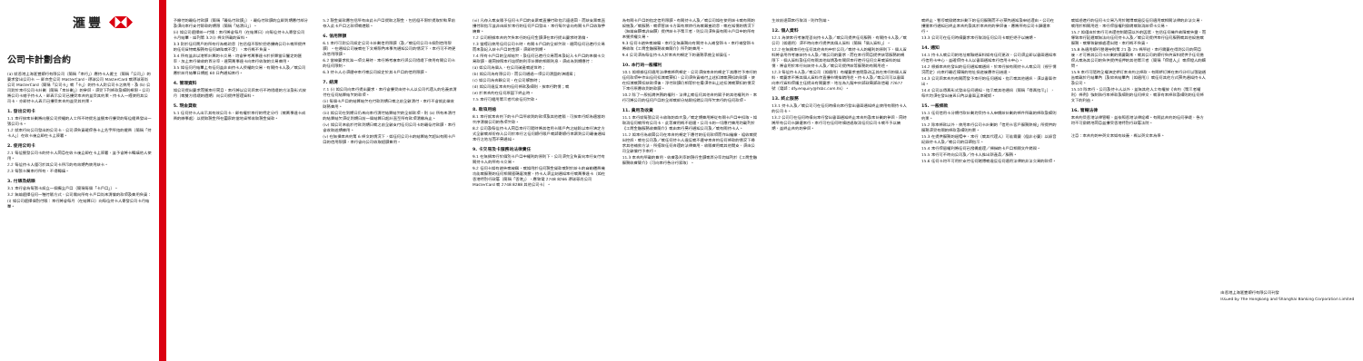滙豐
公司卡計劃合約
(a) 就香港上海滙豐銀行有限公司（簡稱「本行」）應持卡人僱主（簡稱「公司」）的要求發出公司卡 — 即白金公司 MasterCard、環球公司 MasterCard 或環球尊尚公司 MasterCard（簡稱「公司卡」或「卡」）的持卡人對公司卡之使用，及 (b) 公司對於本行公司卡計劃（簡稱「本計劃」）的參與，須受下列條款及細則規限。公司將公司卡給予持卡人，即表示公司已接受本合約並受其約束。持卡人一經使用其公司卡，亦即持卡人表示已接受本合約並受其約束。
1. 發出公司卡
1.1 本行按本計劃將向獲公司授權的人士所不時提名並獲本行接受的每位僱員發出一張公司卡。
1.2 就本行向公司發出的公司卡，公司須負責確保各卡上名字所指的僱員（簡稱「持卡人」）在收卡後立即在卡上簽署。
2. 使用公司卡
2.1 每位獲發公司卡的持卡人同意在收卡後立即在卡上簽署，並予會將卡轉讓他人使用。
2.2 每位持卡人僅可於其公司卡所示的有效期內使用該卡。
2.3 每張卡屬本行所有，不得轉讓。
3. 付賬及結賬
3.1 本行會為每張卡設立一個獨立戶口（簡稱每個「卡戶口」）。
3.2 無論選擇任何一種付賬方式，公司需向所有卡戶口尚未清償的款項及費用負責：
(i) 如公司選擇個別付賬：本行將會每月（在結算日）向每位持卡人寄發公司卡月結單。
予繳付的最低付款額（簡稱「最低付款額」），最低付款額的立即到期應付部分及須向本行支付餘款的期限（簡稱「結清日」）。
(ii) 如公司選擇統一付賬：本行將會每月（在結算日）向每位持卡人寄發公司卡月結單，詳列第 3.2(i) 條文所載的資料。
3.3 對於任何商戶的所有行為或疏忽（包括但不限於拒絕接納公司卡或所提供的任何貨物或服務有任何缺陷或不足），本行概不負責。
3.4 所有並非以港幣計算的卡交易，均會參考萬事達卡於折算當日釐定的匯率，加上本行徵收的百分率，連同萬事達卡向本行收取的交易費用。
3.5 如任何月結單上有任何並非由持卡人授權的交易，有關持卡人及／或公司應於該月結單日期起 60 日內通知本行。
4. 管理資料
如公司提出要求而獲本行同意，本行將以公司與本行不時協議的方法及形式按月（或雙方協議的週期）向公司提供管理資料。
5. 現金貸款
5.1 任何持卡人出示其有效公司卡，即有權於本行的特定分行（或萬事達卡成員的辦事處）以提取現金所在國家的當地貨幣收取現金貸款。
5.2 現金貸款應包括所有由此卡戶口提取之現金，包括但不限於提取於較早前存入此卡戶口之款項或進賬。
6. 信用限額
6.1 本行可對公司設定公司卡計劃信用限額（及／或任何公司卡個別信用限額）。在通知公司後或在下文規限內未事先通知公司的情況下，本行可不時更改信用限額。
6.2 當被要求批准一項交易時，本行將考慮本行與公司協議下使用有關公司卡的任何限制。
6.3 持卡人必須遵守本行或公司設定於其卡戶口的信用限額。
7. 結清
7.1 (i) 如公司向本行提出要求，本行會接受由持卡人以公司代理人的名義去清付在任何結算結欠的款項。
(ii) 每個卡戶口的結算結欠在付款到期日或之前全數清付，本行不會就此徵收財務費用。
(iii) 如公司在到期日仍未向本行清付結算結欠的全部款項，則 (a) 所有未清付的結算結欠須從到期日前一個結算日起計直至所有款項清繳為止。
(iv) 如公司未能於付款到期日或之前全數支付任何公司卡的最低付款額，本行會收取逾期費用。
(v) 在無損本合約第 6 條文的情況下，如任何公司卡的結算結欠超出有關卡戶口的信用限額，本行會向公司收取超額費用。
(vi) 凡存入或支賬予任何卡戶口的支票或直接付款指示遭退回，而該支票或直接付款指示並非由設於本行的任何戶口發出，本行每次會向有關卡戶口收取手續費。
7.2 公司根據本合約欠負本行的任何金額須在本行提出要求時清償。
7.3 當經已使用任何公司卡時，有關卡戶口的全部欠款，連同任何已進行交易而未及記入該卡戶口的金額，須即時到期。
7.4 所有卡戶口的全部結欠，及任何已進行交易而未及記入卡戶口的未償卡交易款額，連同按照本行註明的利率計算的相關利息，須成為到期應付：
(a) 如公司為個人，在公司破產或逝世時；
(b) 如公司為有限公司，而公司通過一項公司清盤的決議案；
(c) 如公司為合夥公司，在公司解散時；
(d) 如公司違反本合約任何條款及細則，按本行酌情；或
(e) 於本合約在任何原因下終止時。
7.5 本行可僱用第三者代收任何欠款。
8. 款項用途
8.1 本行就本合約下的卡戶口所收到的款項及其他進賬，可按本行認為適當的次序清償公司的各項欠款。
8.2 公司及每位持卡人同意本行可隨時將其信用卡賬戶內之結餘以本行決定方式全數或部份存入公司於本行之任何銀行賬戶或郵寄銀行本票到公司最後通知本行之地址而不另通知。
9. 卡交易及卡服務的法律責任
9.1 在無損本行於個別卡戶口中權利的原則下，公司須完全負責向本行支付有關持卡人的所有卡交易。
9.2 任何卡如有遺失或被竊，或如用於任何現金貸款或附於該卡的自動櫃員機功能或服務的任何相關密碼遭洩露，持卡人須立刻通知本行或萬事達卡（如在香港特別行政區（簡稱「香港」），應致電 2748 8266 環球尊尚公司 MasterCard 或 2748 8288 其他公司卡）。
為有關卡戶口的指定信用限額。有關持卡人及／或公司如在使用該卡或有關的設施及／或服務，或保管該卡方面有欺詐行為或嚴重疏忽，或在知情的情況下（無論自願或非自願）提供該卡予第三者，則公司須負責有關卡戶口中的所有未獲授權交易。
9.3 任何卡遺失或被竊，本行全無義務向有關持卡人補發新卡。本行補發新卡將收取《工商金融服務收費簡介》所列的費用。
9.4 公司須為每位持卡人於本合約規定下的義務承擔全部責任。
10. 本行的一般權利
10.1 如根據任何適用法律或條例規定，公司須按本合約規定下其應付予本行的任何款項中作出任何扣減或預扣，公司須負責補付上述扣減或預扣的款額，使在扣減或預扣該款項後，淨付款額仍相等於在毋須作出上述扣減或預扣的情況下本行原應收到的款額。
10.2 除了一般抵銷債務的權利、法律上或任何其他合約賦予的其他權利外，本行可將公司的任何戶口的全部或部分結餘抵銷公司所欠本行的任何款項。
11. 費用及收費
11.1 本行就每張公司卡收取的首次及／或定期費用將從有關卡戶口中扣取。如取消任何或所有公司卡，此等費用概不退還。公司卡的一切應付費用均載列於《工商金融服務收費簡介》或由本行另行通知公司及／或有關持卡人。
11.2 如本行為收回公司在本合約規定下應付的任何款項而作出催繳、追收或提出控訴，或在公司及／或任何持卡人違反或不遵守本合約任何條款的情況下尋求其他補救方法，所招致任何合理的法律費用、收賬費用或其他開支，須由公司全數償付予本行。
11.3 本合約所載的費用、收費及利率的現行金額或百分率均詳列於《工商金融服務收費簡介》（可向本行各分行索取）。
生效前退回本行取消，則作別論。
12. 個人資料
12.1 為使本行考慮是否向持卡人及／或公司提供任何服務，有關持卡人及／或公司（如適用）須不時向本行提供其個人資料（簡稱「個人資料」）。
12.2 在無損本行在任何其他合約中於公司／或持卡人的權利的原則下，個人資料將會用作考慮該持卡人及／或公司的要求，而在本行同意提供該等服務的規限下，個人資料及任何有關其他詳情及有關與本行進行任何交易或資料的詳情，將會用於本行向該持卡人及／或公司提供該等服務的有關用途。
12.3 每位持卡人及／或公司（如適用）有權要求查閱及改正其在本行的個人資料，或要求不將其個人資料作直接市場推銷用途。持卡人及／或公司可以書面向本行資料保護主任提出有關要求，地址為九龍中央郵政局郵政信箱 72677 號（電郵：dfy.enquiry@hsbc.com.hk）。
13. 終止服務
13.1 持卡人及／或公司可在任何時候向本行發出書面通知終止使用有關持卡人的公司卡。
13.2 公司可在任何時候向本行發出書面通知終止本合約及本計劃的參與，同時將所有公司卡歸還本行。本行可在任何時候透過取消任何公司卡或不予以續期，並終止合約的參與。
或終止、暫停或撤銷本計劃下的任何服務而不必預先通知及申述理由。公司在接獲本行通知已終止本合約及其於本合約的參與後，應將所有公司卡歸還本行。
13.3 公司可在任何時候要求本行取消任何公司卡或拒絕予以續期。
14. 通知
14.1 持卡人或公司的地址或聯絡資料如有任何更改，公司須立即以書面通知本行信用卡中心，並確保持卡人以書面通知本行信用卡中心。
14.2 根據本合約發出的任何通知或通訊，於本行按有關持卡人或公司（視乎情況而定）向本行最近報稱的地址投遞後應作已送達。
14.3 公司與本合約有關而發予本行的任何通知、指示或其他通訊，須以書面作出。
14.4 公司以傳真形式發出任何通知、指示或其他通訊（簡稱「傳真指示」），每次均須在發出後五日內以書面正本確認。
15. 一般條款
15.1 任何信用卡分期付款計劃均受持卡人申請該計劃的條件所載的條款及細則約束。
15.2 除本條款以外，使用本行公司卡計劃的「信用卡客戶服務熱線」所提供的服務須受有關的條款及細則約束。
15.3 在提供服務的過程中，本行（或其代理人）可能需要（但非必要）以錄音記錄持卡人及／或公司的口頭指示。
15.4 本行保留權利將任何已撥備處理／掃描的卡戶口相關文件銷毀。
15.5 本行可不時向公司及／持卡人推出新產品／服務。
15.6 任何卡均不可用於支付任何賭博或違反任何適用法律的非法交易的款項。
或如懇進行的任何卡交易乃用於賭博或違反任何適用或相關法律的非法交易，或用於相關用途，本行保留權利撤銷或取消該項卡交易。
15.7 如僅由於本行可合理控制範圍以外的因素，包括任何機件故障或失靈，而導致本行延遲或無法向任何持卡人及／或公司提供本行任何服務或其他設施或服務，或導致數據處理出錯，本行概不負責。
15.8 為適用銀行營運守則第 21 及 25 條所述，本行需要在得到公司的同意後，才可將其公司卡計劃的摘要副本，或其公司的銀行負債資料提供予任何擔保人或為其公司的負債提供抵押的其他第三者（簡稱「保證人」）或保證人的顧問。
15.9 本行可隨時全權決定修訂本合約之條款。有關修訂將在本行分行以張貼通告或載於月結單內（及綜合結單內（如適用））或任何其他方式預先通知持卡人及公司。
15.10 除本行、公司及持卡人以外，並無其他人士有權按《合約（第三者權利）條例》強制執行本條款及細則的任何條文，或享有本條款及細則的任何條文下的利益。
16. 管轄法律
本合約受香港法律管轄，並依照香港法律詮釋。有關此合約的任何爭議，各方均不可撤銷地同意並接受香港特別行政區法院。
注意：本合約的中英文本如有歧義，概以英文本為準。
由香港上海滙豐銀行有限公司刊發
Issued by The Hongkong and Shanghai Banking Corporation Limited